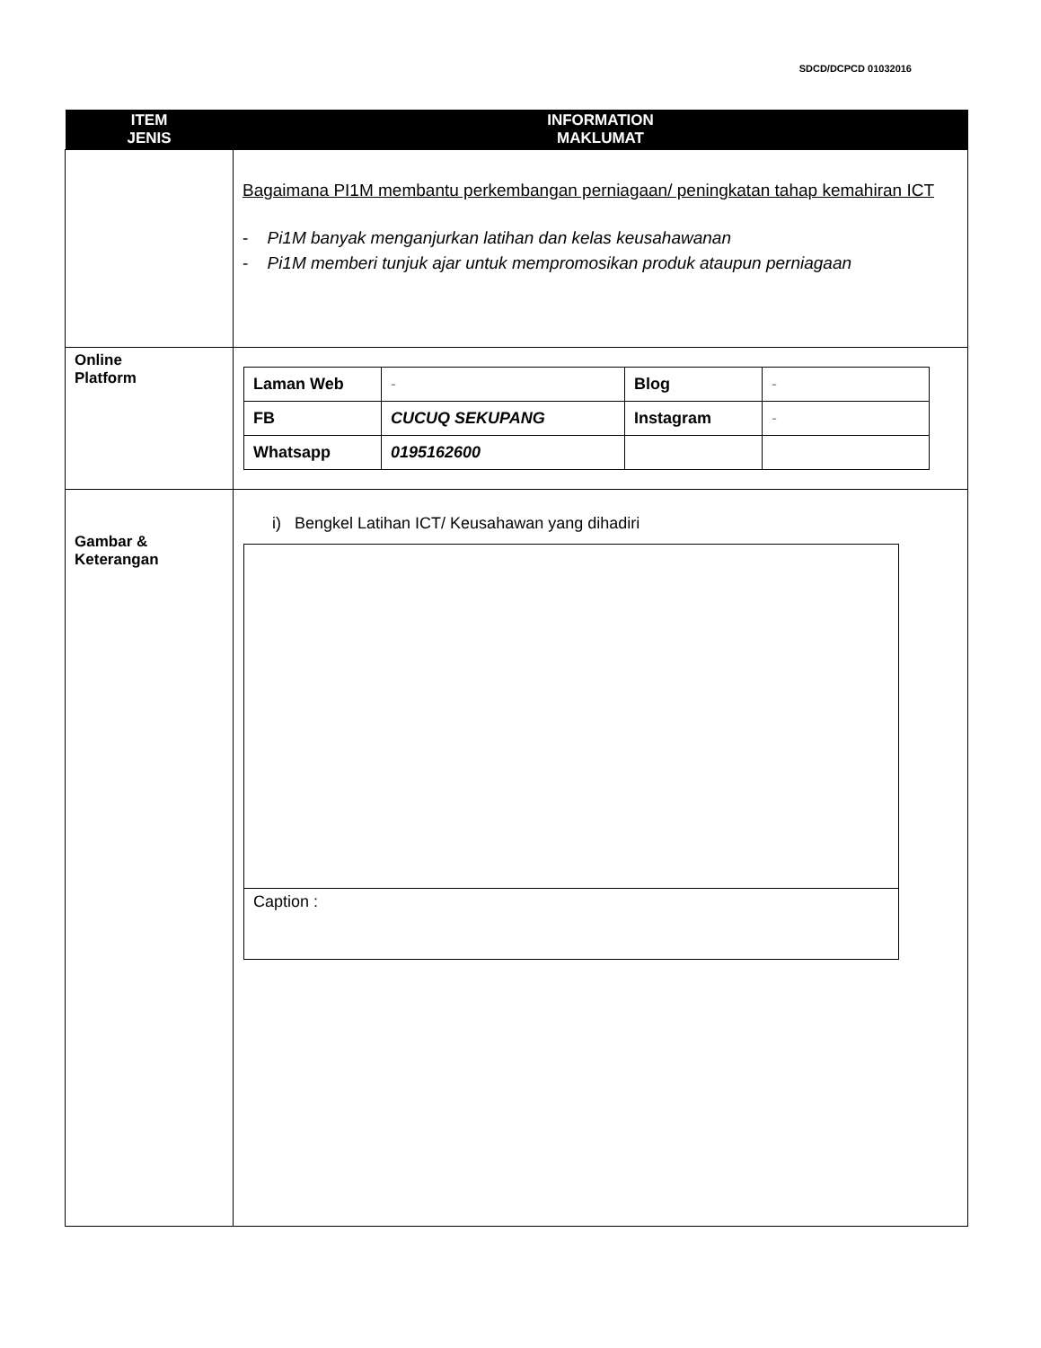SDCD/DCPCD 01032016
| ITEM JENIS | INFORMATION MAKLUMAT |
| --- | --- |
| | Bagaimana PI1M membantu perkembangan perniagaan/ peningkatan tahap kemahiran ICT - Pi1M banyak menganjurkan latihan dan kelas keusahawanan - Pi1M memberi tunjuk ajar untuk mempromosikan produk ataupun perniagaan |
| Online Platform | / Laman Web / - / Blog / - / / FB / CUCUQ SEKUPANG / Instagram / - / / Whatsapp / 0195162600 / / / |
| Gambar & Keterangan | i) Bengkel Latihan ICT/ Keusahawan yang dihadiri Caption : |